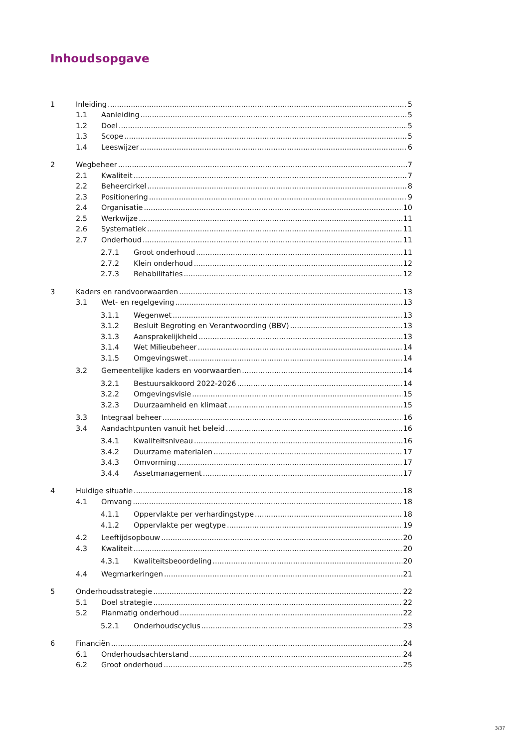Inhoudsopgave
1 Inleiding 5
1.1 Aanleiding 5
1.2 Doel 5
1.3 Scope 5
1.4 Leeswijzer 6
2 Wegbeheer 7
2.1 Kwaliteit 7
2.2 Beheercirkel 8
2.3 Positionering 9
2.4 Organisatie 10
2.5 Werkwijze 11
2.6 Systematiek 11
2.7 Onderhoud 11
2.7.1 Groot onderhoud 11
2.7.2 Klein onderhoud 12
2.7.3 Rehabilitaties 12
3 Kaders en randvoorwaarden 13
3.1 Wet- en regelgeving 13
3.1.1 Wegenwet 13
3.1.2 Besluit Begroting en Verantwoording (BBV) 13
3.1.3 Aansprakelijkheid 13
3.1.4 Wet Milieubeheer 14
3.1.5 Omgevingswet 14
3.2 Gemeentelijke kaders en voorwaarden 14
3.2.1 Bestuursakkoord 2022-2026 14
3.2.2 Omgevingsvisie 15
3.2.3 Duurzaamheid en klimaat 15
3.3 Integraal beheer 16
3.4 Aandachtpunten vanuit het beleid 16
3.4.1 Kwaliteitsniveau 16
3.4.2 Duurzame materialen 17
3.4.3 Omvorming 17
3.4.4 Assetmanagement 17
4 Huidige situatie 18
4.1 Omvang 18
4.1.1 Oppervlakte per verhardingstype 18
4.1.2 Oppervlakte per wegtype 19
4.2 Leeftijdsopbouw 20
4.3 Kwaliteit 20
4.3.1 Kwaliteitsbeoordeling 20
4.4 Wegmarkeringen 21
5 Onderhoudsstrategie 22
5.1 Doel strategie 22
5.2 Planmatig onderhoud 22
5.2.1 Onderhoudscyclus 23
6 Financiën 24
6.1 Onderhoudsachterstand 24
6.2 Groot onderhoud 25
3/37